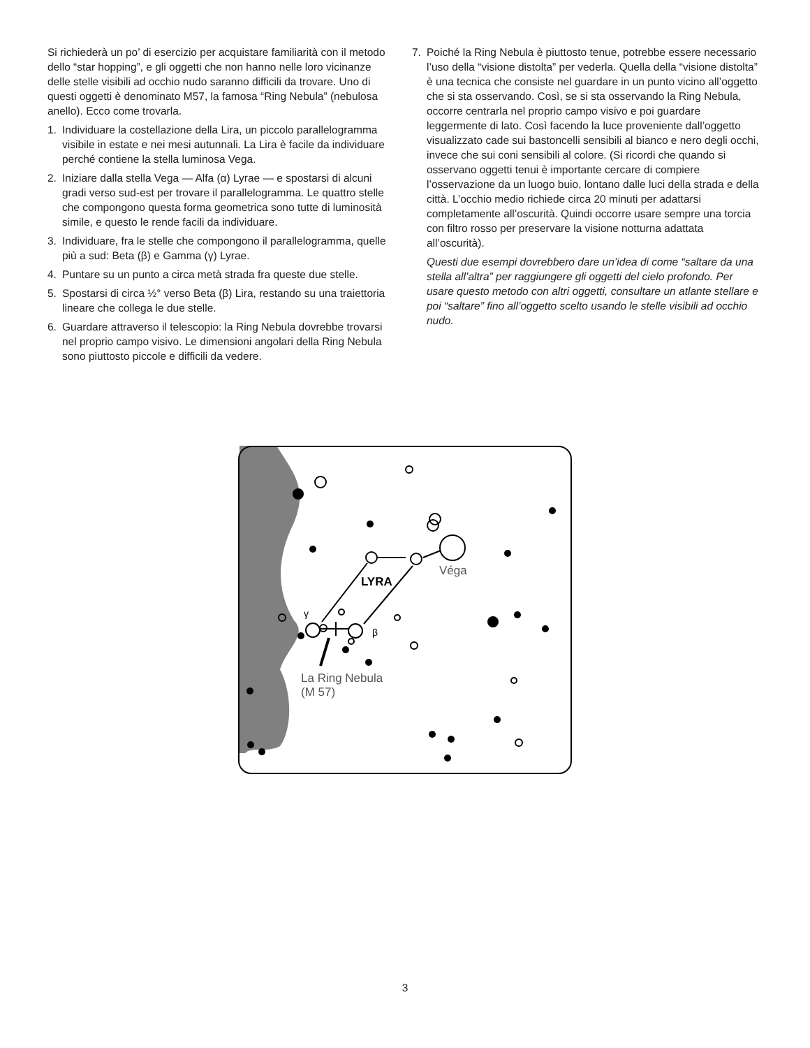Si richiederà un po’ di esercizio per acquistare familiarità con il metodo dello “star hopping”, e gli oggetti che non hanno nelle loro vicinanze delle stelle visibili ad occhio nudo saranno difficili da trovare. Uno di questi oggetti è denominato M57, la famosa “Ring Nebula” (nebulosa anello). Ecco come trovarla.
1. Individuare la costellazione della Lira, un piccolo parallelogramma visibile in estate e nei mesi autunnali. La Lira è facile da individuare perché contiene la stella luminosa Vega.
2. Iniziare dalla stella Vega — Alfa (α) Lyrae — e spostarsi di alcuni gradi verso sud-est per trovare il parallelogramma. Le quattro stelle che compongono questa forma geometrica sono tutte di luminosità simile, e questo le rende facili da individuare.
3. Individuare, fra le stelle che compongono il parallelogramma, quelle più a sud: Beta (β) e Gamma (γ) Lyrae.
4. Puntare su un punto a circa metà strada fra queste due stelle.
5. Spostarsi di circa ½° verso Beta (β) Lira, restando su una traiettoria lineare che collega le due stelle.
6. Guardare attraverso il telescopio: la Ring Nebula dovrebbe trovarsi nel proprio campo visivo. Le dimensioni angolari della Ring Nebula sono piuttosto piccole e difficili da vedere.
7. Poiché la Ring Nebula è piuttosto tenue, potrebbe essere necessario l’uso della “visione distolta” per vederla. Quella della “visione distolta” è una tecnica che consiste nel guardare in un punto vicino all’oggetto che si sta osservando. Così, se si sta osservando la Ring Nebula, occorre centrarla nel proprio campo visivo e poi guardare leggermente di lato. Così facendo la luce proveniente dall’oggetto visualizzato cade sui bastoncelli sensibili al bianco e nero degli occhi, invece che sui coni sensibili al colore. (Si ricordi che quando si osservano oggetti tenui è importante cercare di compiere l’osservazione da un luogo buio, lontano dalle luci della strada e della città. L’occhio medio richiede circa 20 minuti per adattarsi completamente all’oscurità. Quindi occorre usare sempre una torcia con filtro rosso per preservare la visione notturna adattata all’oscurità).
Questi due esempi dovrebbero dare un’idea di come “saltare da una stella all’altra” per raggiungere gli oggetti del cielo profondo. Per usare questo metodo con altri oggetti, consultare un atlante stellare e poi “saltare” fino all’oggetto scelto usando le stelle visibili ad occhio nudo.
LYRA
Véga
γ
β
La Ring Nebula
(M 57)
3